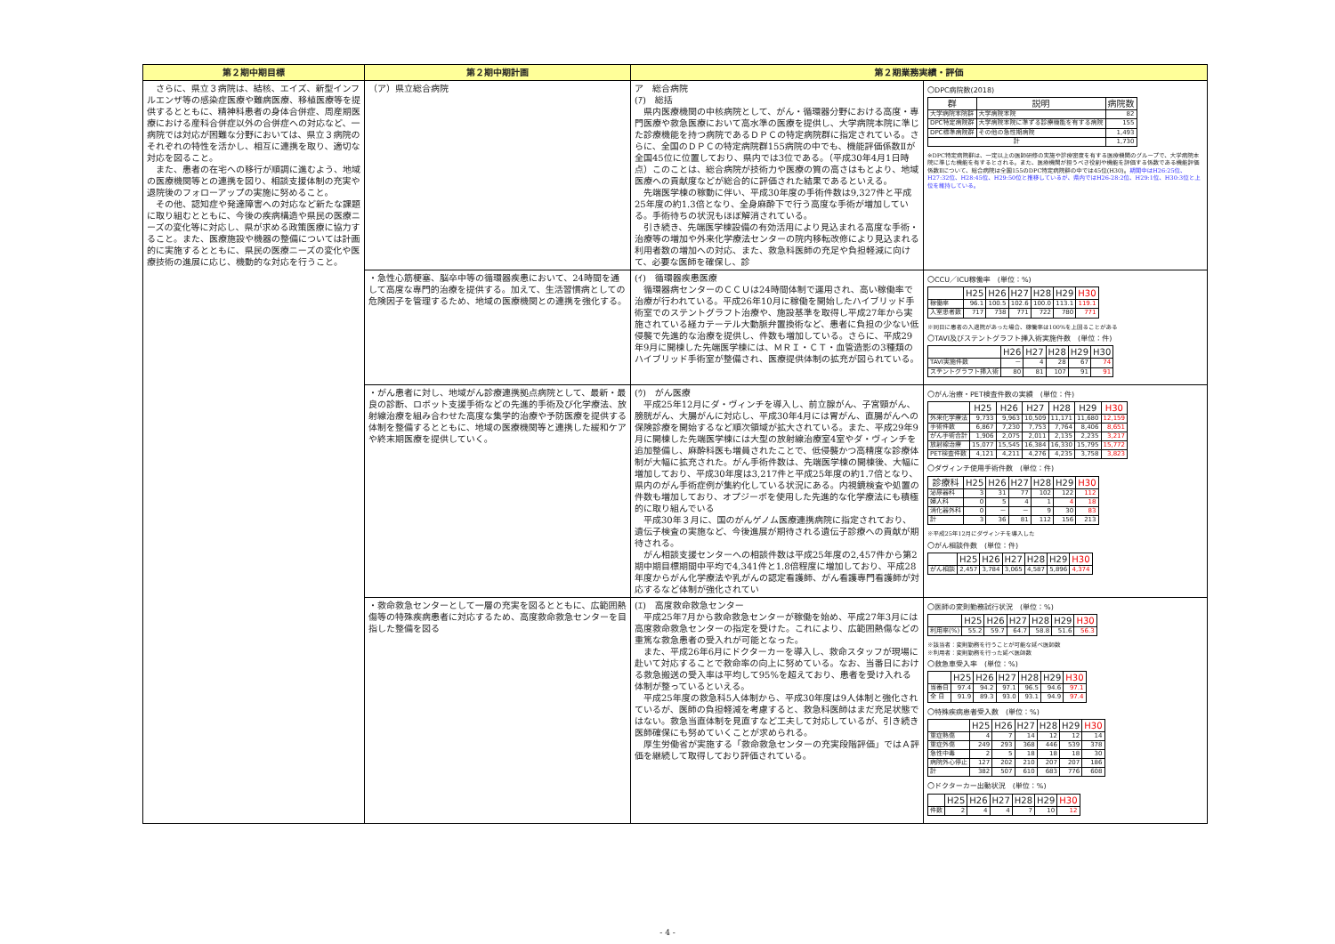| 第２期中期目標 | 第２期中期計画 | 第２期業務実績・評価 | |
| --- | --- | --- | --- |
| さらに、県立３病院は、結核、エイズ、新型インフルエンザ等の感染症医療や難病医療、移植医療等を提供するとともに、精神科患者の身体合併症、周産期医療における産科合併症以外の合併症への対応など、一病院では対応が困難な分野においては、県立３病院のそれぞれの特性を活かし、相互に連携を取り、適切な対応を図ること。 また、患者の在宅への移行が順調に進むよう、地域の医療機関等との連携を図り、相談支援体制の充実や退院後のフォローアップの実施に努めること。 その他、認知症や発達障害への対応など新たな課題に取り組むとともに、今後の疾病構造や県民の医療ニーズの変化等に対応し、県が求める政策医療に協力すること。また、医療施設や機器の整備については計画的に実施するとともに、県民の医療ニーズの変化や医療技術の進展に応じ、機動的な対応を行うこと。 | （ア）県立総合病院 | ア 総合病院 (ｱ) 総括 県内医療機関の中核病院として、がん・循環器分野における高度・専門医療や救急医療において高水準の医療を提供し、大学病院本院に準じた診療機能を持つ病院であるＤＰＣの特定病院群に指定されている。さらに、全国のＤＰＣの特定病院群155病院の中でも、機能評価係数Ⅱが全国45位に位置しており、県内では3位である。（平成30年4月1日時点）このことは、総合病院が技術力や医療の質の高さはもとより、地域医療への貢献度などが総合的に評価された結果であるといえる。 先端医学棟の稼動に伴い、平成30年度の手術件数は9,327件と平成25年度の約1.3倍となり、全身麻酔下で行う高度な手術が増加している。手術待ちの状況もほぼ解消されている。 引き続き、先端医学棟設備の有効活用により見込まれる高度な手術・治療等の増加や外来化学療法センターの院内移転改修により見込まれる利用者数の増加への対応、また、救急科医師の充足や負担軽減に向けて、必要な医師を確保し、診 | 〇DPC病院数(2018) / 群 / 説明 / 病院数 / / --- / --- / --- / / 大学病院本院群 / 大学病院本院 / 82 / / DPC特定病院群 / 大学病院本院に準ずる診療機能を有する病院 / 155 / / DPC標準病院群 / その他の急性期病院 / 1,493 / / 計 / / 1,730 / ※DPC特定病院群は、一定以上の医師研修の実施や診療密度を有する医療機関のグループで、大学病院本院に準じた機能を有するとされる。また、医療機関が担うべき役割や機能を評価する係数である機能評価係数Ⅱについて、総合病院は全国155のDPC特定病院群の中では45位(H30)。 期間中はH26:25位、H27:32位、H28:45位、H29:50位と推移しているが、県内ではH26-28:2位、H29:1位、H30:3位と上位を維持している。 |
| | ・急性心筋梗塞、脳卒中等の循環器疾患において、24時間を通して高度な専門的治療を提供する。加えて、生活習慣病としての危険因子を管理するため、地域の医療機関との連携を強化する。 | (ｲ) 循環器疾患医療 循環器病センターのＣＣＵは24時間体制で運用され、高い稼働率で治療が行われている。平成26年10月に稼働を開始したハイブリッド手術室でのステントグラフト治療や、施設基準を取得し平成27年から実施されている経カテーテル大動脈弁置換術など、患者に負担の少ない低侵襲で先進的な治療を提供し、件数も増加している。さらに、平成29年9月に開棟した先端医学棟には、ＭＲＩ・ＣＴ・血管造影の3種類のハイブリッド手術室が整備され、医療提供体制の拡充が図られている。 | 〇CCU／ICU稼働率 (単位：%) / / H25 / H26 / H27 / H28 / H29 / H30 / / --- / --- / --- / --- / --- / --- / --- / / 稼働率 / 96.1 / 100.5 / 102.6 / 100.0 / 113.1 / 119.1 / / 入室患者数 / 717 / 738 / 771 / 722 / 780 / 771 / ※同日に患者の入退院があった場合、稼働率は100%を上回ることがある 〇TAVI及びステントグラフト挿入術実施件数 (単位：件) / / H26 / H27 / H28 / H29 / H30 / / --- / --- / --- / --- / --- / --- / / TAVI実施件数 / － / 4 / 28 / 67 / 74 / / ステントグラフト挿入術 / 80 / 81 / 107 / 91 / 91 / |
| | ・がん患者に対し、地域がん診療連携拠点病院として、最新・最良の診断、ロボット支援手術などの先進的手術及び化学療法、放射線治療を組み合わせた高度な集学的治療や予防医療を提供する体制を整備するとともに、地域の医療機関等と連携した緩和ケアや終末期医療を提供していく。 | (ｳ) がん医療 平成25年12月にダ・ヴィンチを導入し、前立腺がん、子宮頸がん、膀胱がん、大腸がんに対応し、平成30年4月には胃がん、直腸がんへの保険診療を開始するなど順次領域が拡大されている。また、平成29年9月に開棟した先端医学棟には大型の放射線治療室4室やダ・ヴィンチを追加整備し、麻酔科医も増員されたことで、低侵襲かつ高精度な診療体制が大幅に拡充された。がん手術件数は、先端医学棟の開棟後、大幅に増加しており、平成30年度は3,217件と平成25年度の約1.7倍となり、県内のがん手術症例が集約化している状況にある。内視鏡検査や処置の件数も増加しており、オプジーボを使用した先進的な化学療法にも積極的に取り組んでいる 平成30年３月に、国のがんゲノム医療連携病院に指定されており、遺伝子検査の実施など、今後進展が期待される遺伝子診療への貢献が期待される。 がん相談支援センターへの相談件数は平成25年度の2,457件から第2期中期目標期間中平均で4,341件と1.8倍程度に増加しており、平成28年度からがん化学療法や乳がんの認定看護師、がん看護専門看護師が対応するなど体制が強化されてい | 〇がん治療・PET検査件数の実績 (単位：件) / / H25 / H26 / H27 / H28 / H29 / H30 / / --- / --- / --- / --- / --- / --- / --- / / 外来化学療法 / 9,733 / 9,963 / 10,509 / 11,171 / 11,680 / 12,159 / / 手術件数 / 6,867 / 7,230 / 7,753 / 7,764 / 8,406 / 8,651 / / がん手術合計 / 1,906 / 2,075 / 2,011 / 2,135 / 2,235 / 3,217 / / 放射線治療 / 15,077 / 15,545 / 16,384 / 16,330 / 15,795 / 15,772 / / PET検査件数 / 4,121 / 4,211 / 4,276 / 4,235 / 3,758 / 3,823 / 〇ダヴィンチ使用手術件数 (単位：件) / 診療科 / H25 / H26 / H27 / H28 / H29 / H30 / / --- / --- / --- / --- / --- / --- / --- / / 泌尿器科 / 3 / 31 / 77 / 102 / 122 / 112 / / 婦人科 / 0 / 5 / 4 / 1 / 4 / 18 / / 消化器外科 / 0 / － / － / 9 / 30 / 83 / / 計 / 3 / 36 / 81 / 112 / 156 / 213 / ※平成25年12月にダヴィンチを導入した 〇がん相談件数 (単位：件) / / H25 / H26 / H27 / H28 / H29 / H30 / / --- / --- / --- / --- / --- / --- / --- / / がん相談 / 2,457 / 3,784 / 3,065 / 4,587 / 5,896 / 4,374 / |
| | ・救命救急センターとして一層の充実を図るとともに、広範囲熱傷等の特殊疾病患者に対応するため、高度救命救急センターを目指した整備を図る | (ｴ) 高度救命救急センター 平成25年7月から救命救急センターが稼働を始め、平成27年3月には高度救命救急センターの指定を受けた。これにより、広範囲熱傷などの重篤な救急患者の受入れが可能となった。 また、平成26年6月にドクターカーを導入し、救命スタッフが現場に赴いて対応することで救命率の向上に努めている。なお、当番日における救急搬送の受入率は平均して95%を超えており、患者を受け入れる体制が整っているといえる。 平成25年度の救急科5人体制から、平成30年度は9人体制と強化されているが、医師の負担軽減を考慮すると、救急科医師はまだ充足状態ではない。救急当直体制を見直すなど工夫して対応しているが、引き続き医師確保にも努めていくことが求められる。 厚生労働省が実施する「救命救急センターの充実段階評価」ではＡ評価を継続して取得しており評価されている。 | 〇医師の変則勤務試行状況 (単位：%) / / H25 / H26 / H27 / H28 / H29 / H30 / / --- / --- / --- / --- / --- / --- / --- / / 利用率(%) / 55.2 / 59.7 / 64.7 / 58.8 / 51.6 / 56.3 / ※該当者：変則勤務を行うことが可能な延べ医師数 ※利用者：変則勤務を行った延べ医師数 〇救急車受入率 (単位：%) / / H25 / H26 / H27 / H28 / H29 / H30 / / --- / --- / --- / --- / --- / --- / --- / / 当番日 / 97.4 / 94.2 / 97.1 / 96.5 / 94.6 / 97.1 / / 全 日 / 91.9 / 89.3 / 93.0 / 93.1 / 94.9 / 97.4 / 〇特殊疾病患者受入数 (単位：%) / / H25 / H26 / H27 / H28 / H29 / H30 / / --- / --- / --- / --- / --- / --- / --- / / 重症熱傷 / 4 / 7 / 14 / 12 / 12 / 14 / / 重症外傷 / 249 / 293 / 368 / 446 / 539 / 378 / / 急性中毒 / 2 / 5 / 18 / 18 / 18 / 30 / / 病院外心停止 / 127 / 202 / 210 / 207 / 207 / 186 / / 計 / 382 / 507 / 610 / 683 / 776 / 608 / 〇ドクターカー出動状況 (単位：%) / / H25 / H26 / H27 / H28 / H29 / H30 / / --- / --- / --- / --- / --- / --- / --- / / 件数 / 2 / 4 / 4 / 7 / 10 / 12 / |
- 4 -